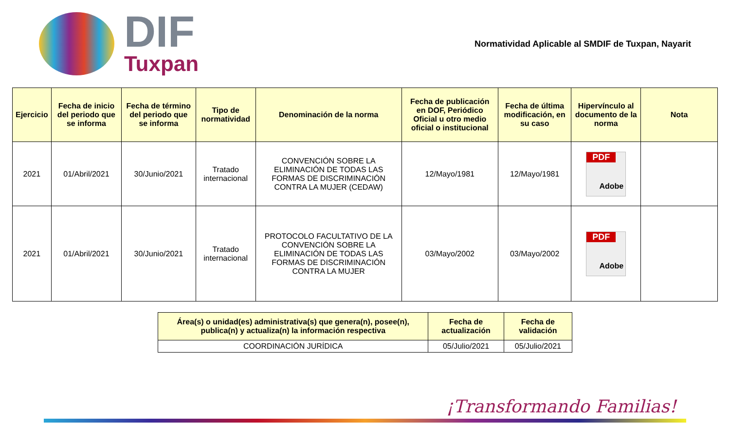DIF
Tuxpan
Normatividad Aplicable al SMDIF de Tuxpan, Nayarit
| Ejercicio | Fecha de inicio del periodo que se informa | Fecha de término del periodo que se informa | Tipo de normatividad | Denominación de la norma | Fecha de publicación en DOF, Periódico Oficial u otro medio oficial o institucional | Fecha de última modificación, en su caso | Hipervínculo al documento de la norma | Nota |
| --- | --- | --- | --- | --- | --- | --- | --- | --- |
| 2021 | 01/Abril/2021 | 30/Junio/2021 | Tratado internacional | CONVENCIÓN SOBRE LA ELIMINACIÓN DE TODAS LAS FORMAS DE DISCRIMINACIÓN CONTRA LA MUJER (CEDAW) | 12/Mayo/1981 | 12/Mayo/1981 | PDF Adobe | |
| 2021 | 01/Abril/2021 | 30/Junio/2021 | Tratado internacional | PROTOCOLO FACULTATIVO DE LA CONVENCIÓN SOBRE LA ELIMINACIÓN DE TODAS LAS FORMAS DE DISCRIMINACIÓN CONTRA LA MUJER | 03/Mayo/2002 | 03/Mayo/2002 | PDF Adobe | |
| Área(s) o unidad(es) administrativa(s) que genera(n), posee(n), publica(n) y actualiza(n) la información respectiva | Fecha de actualización | Fecha de validación |
| --- | --- | --- |
| COORDINACIÓN JURÍDICA | 05/Julio/2021 | 05/Julio/2021 |
¡Transformando Familias!